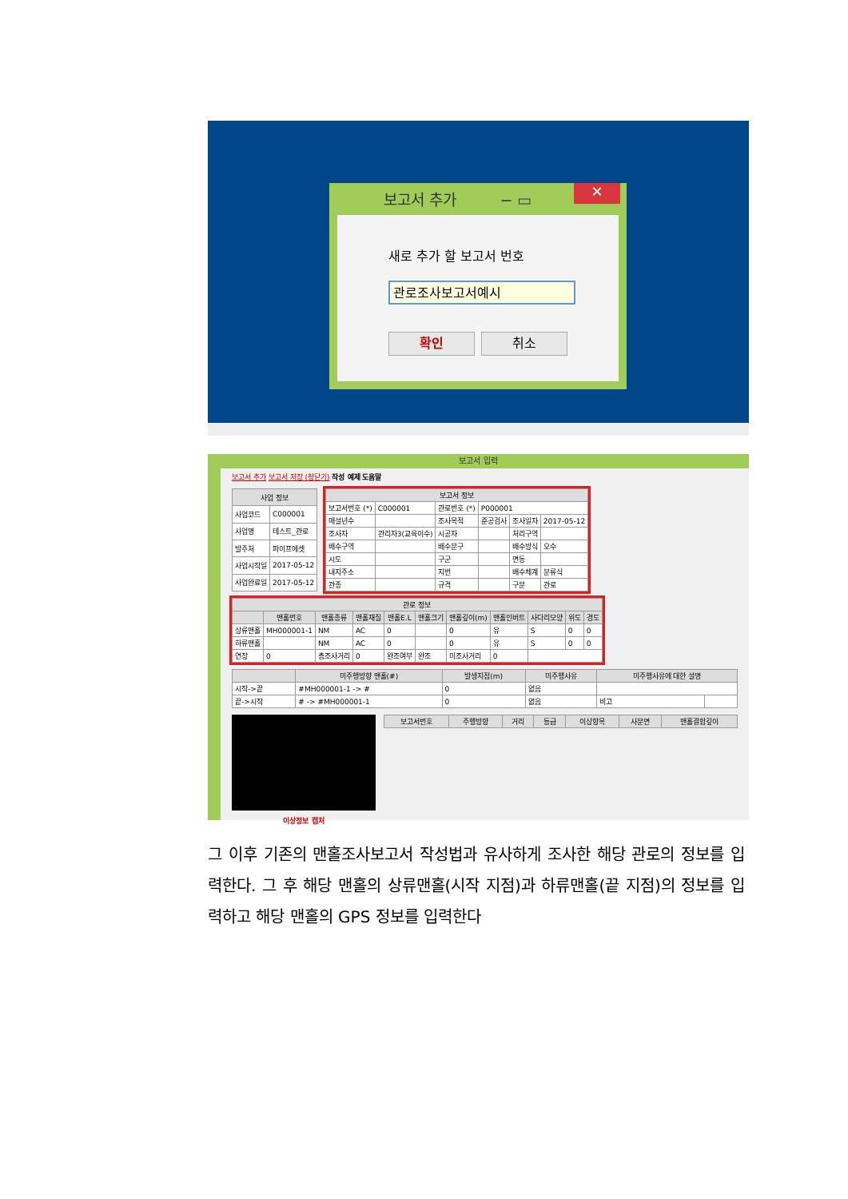보고서 추가 − ▭
✕
새로 추가 할 보고서 번호
관로조사보고서예시
확인 취소
보고서 입력
보고서 추가 보고서 저장 (창닫기) 작성 예제 도움말
| 사업 정보 | |
| --- | --- |
| 사업코드 | C000001 |
| 사업명 | 테스트_관로 |
| 발주처 | 파이프에셋 |
| 사업시작일 | 2017-05-12 |
| 사업완료일 | 2017-05-12 |
| 보고서 정보 | | | | | |
| --- | --- | --- | --- | --- | --- |
| 보고서번호 (*) | C000001 | 관로번호 (*) | P000001 | | |
| 매설년수 | | 조사목적 | 준공검사 | 조사일자 | 2017-05-12 |
| 조사자 | 관리자3(교육이수) | 시공자 | | 처리구역 | |
| 배수구역 | | 배수분구 | | 배수방식 | 오수 |
| 시도 | | 구군 | | 면동 | |
| 내지주소 | | 지번 | | 배수체계 | 분류식 |
| 관종 | | 규격 | | 구분 | 관로 |
| 관로 정보 | | | | | | | | | | |
| --- | --- | --- | --- | --- | --- | --- | --- | --- | --- | --- |
| | 맨홀번호 | 맨홀종류 | 맨홀재질 | 맨홀E.L | 맨홀크기 | 맨홀깊이(m) | 맨홀인버트 | 사다리모양 | 위도 | 경도 |
| 상류맨홀 | MH000001-1 | NM | AC | 0 | | 0 | 유 | S | 0 | 0 |
| 하류맨홀 | | NM | AC | 0 | | 0 | 유 | S | 0 | 0 |
| 연장 | 0 | 총조사거리 | 0 | 완조여부 | 완조 | 미조사거리 | 0 | | | |
| | 미주행방향 맨홀(#) | 발생지점(m) | 미주행사유 | 미주행사유에 대한 설명 | |
| --- | --- | --- | --- | --- | --- |
| 시작->끝 | #MH000001-1 -> # | 0 | 없음 | | |
| 끝->시작 | # -> #MH000001-1 | 0 | 없음 | 비고 | |
이상정보 캡처
| 보고서번호 | 주행방향 | 거리 | 등급 | 이상항목 | 사분면 | 맨홀결합깊이 |
| --- | --- | --- | --- | --- | --- | --- |
그 이후 기존의 맨홀조사보고서 작성법과 유사하게 조사한 해당 관로의 정보를 입력한다. 그 후 해당 맨홀의 상류맨홀(시작 지점)과 하류맨홀(끝 지점)의 정보를 입력하고 해당 맨홀의 GPS 정보를 입력한다